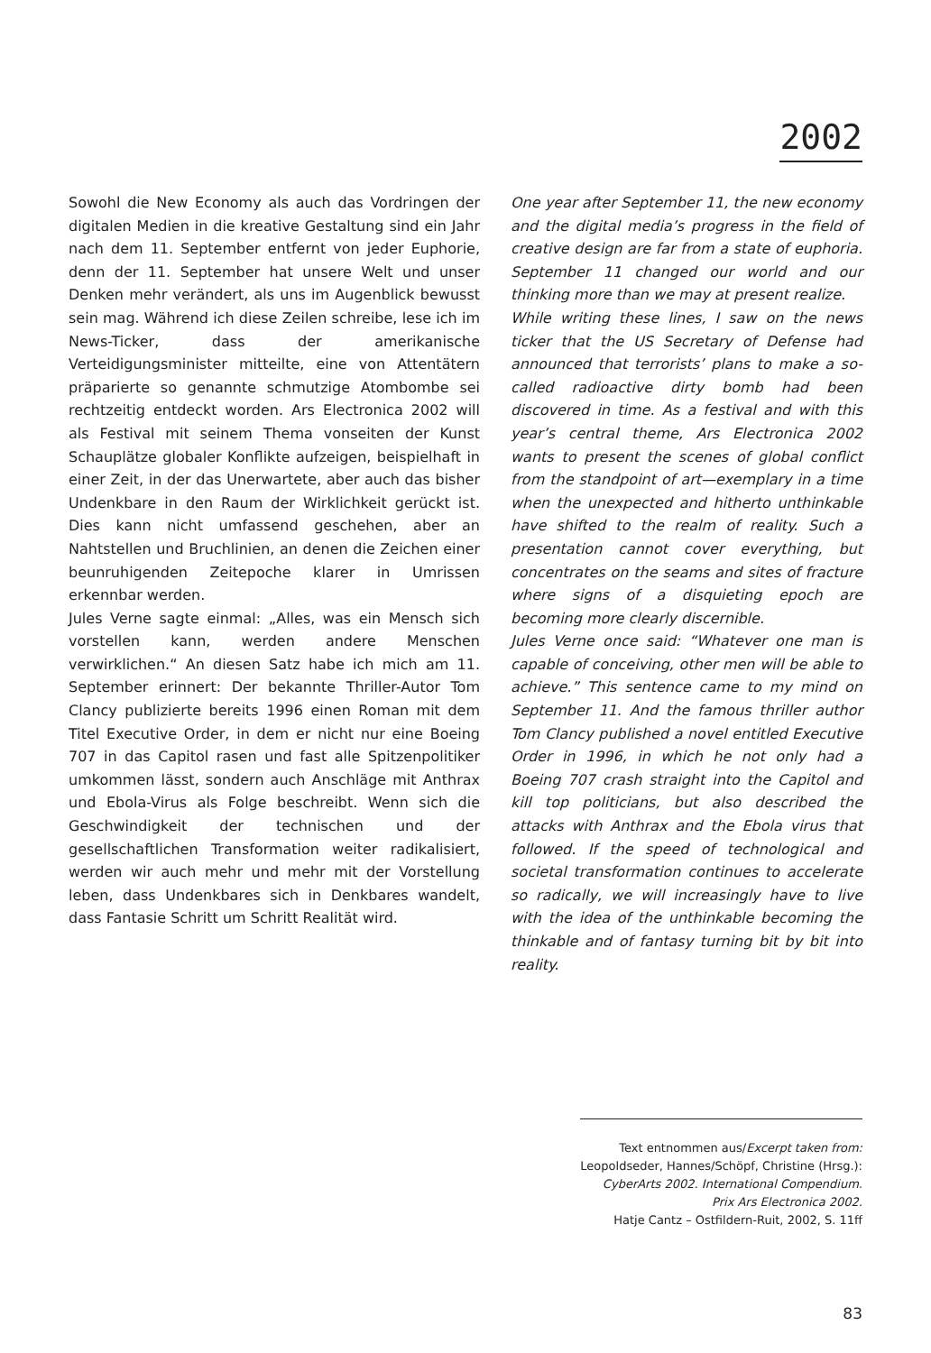2002
Sowohl die New Economy als auch das Vordringen der digitalen Medien in die kreative Gestaltung sind ein Jahr nach dem 11. September entfernt von jeder Euphorie, denn der 11. September hat unsere Welt und unser Denken mehr verändert, als uns im Augenblick bewusst sein mag. Während ich diese Zeilen schreibe, lese ich im News-Ticker, dass der amerikanische Verteidigungsminister mitteilte, eine von Attentätern präparierte so genannte schmutzige Atombombe sei rechtzeitig entdeckt worden. Ars Electronica 2002 will als Festival mit seinem Thema vonseiten der Kunst Schauplätze globaler Konflikte aufzeigen, beispielhaft in einer Zeit, in der das Unerwartete, aber auch das bisher Undenkbare in den Raum der Wirklichkeit gerückt ist. Dies kann nicht umfassend geschehen, aber an Nahtstellen und Bruchlinien, an denen die Zeichen einer beunruhigenden Zeitepoche klarer in Umrissen erkennbar werden.
Jules Verne sagte einmal: „Alles, was ein Mensch sich vorstellen kann, werden andere Menschen verwirklichen.“ An diesen Satz habe ich mich am 11. September erinnert: Der bekannte Thriller-Autor Tom Clancy publizierte bereits 1996 einen Roman mit dem Titel Executive Order, in dem er nicht nur eine Boeing 707 in das Capitol rasen und fast alle Spitzenpolitiker umkommen lässt, sondern auch Anschläge mit Anthrax und Ebola-Virus als Folge beschreibt. Wenn sich die Geschwindigkeit der technischen und der gesellschaftlichen Transformation weiter radikalisiert, werden wir auch mehr und mehr mit der Vorstellung leben, dass Undenkbares sich in Denkbares wandelt, dass Fantasie Schritt um Schritt Realität wird.
One year after September 11, the new economy and the digital media’s progress in the field of creative design are far from a state of euphoria. September 11 changed our world and our thinking more than we may at present realize.
While writing these lines, I saw on the news ticker that the US Secretary of Defense had announced that terrorists’ plans to make a so-called radioactive dirty bomb had been discovered in time. As a festival and with this year’s central theme, Ars Electronica 2002 wants to present the scenes of global conflict from the standpoint of art—exemplary in a time when the unexpected and hitherto unthinkable have shifted to the realm of reality. Such a presentation cannot cover everything, but concentrates on the seams and sites of fracture where signs of a disquieting epoch are becoming more clearly discernible.
Jules Verne once said: “Whatever one man is capable of conceiving, other men will be able to achieve.” This sentence came to my mind on September 11. And the famous thriller author Tom Clancy published a novel entitled Executive Order in 1996, in which he not only had a Boeing 707 crash straight into the Capitol and kill top politicians, but also described the attacks with Anthrax and the Ebola virus that followed. If the speed of technological and societal transformation continues to accelerate so radically, we will increasingly have to live with the idea of the unthinkable becoming the thinkable and of fantasy turning bit by bit into reality.
Text entnommen aus/Excerpt taken from:
Leopoldseder, Hannes/Schöpf, Christine (Hrsg.):
CyberArts 2002. International Compendium.
Prix Ars Electronica 2002.
Hatje Cantz – Ostfildern-Ruit, 2002, S. 11ff
83